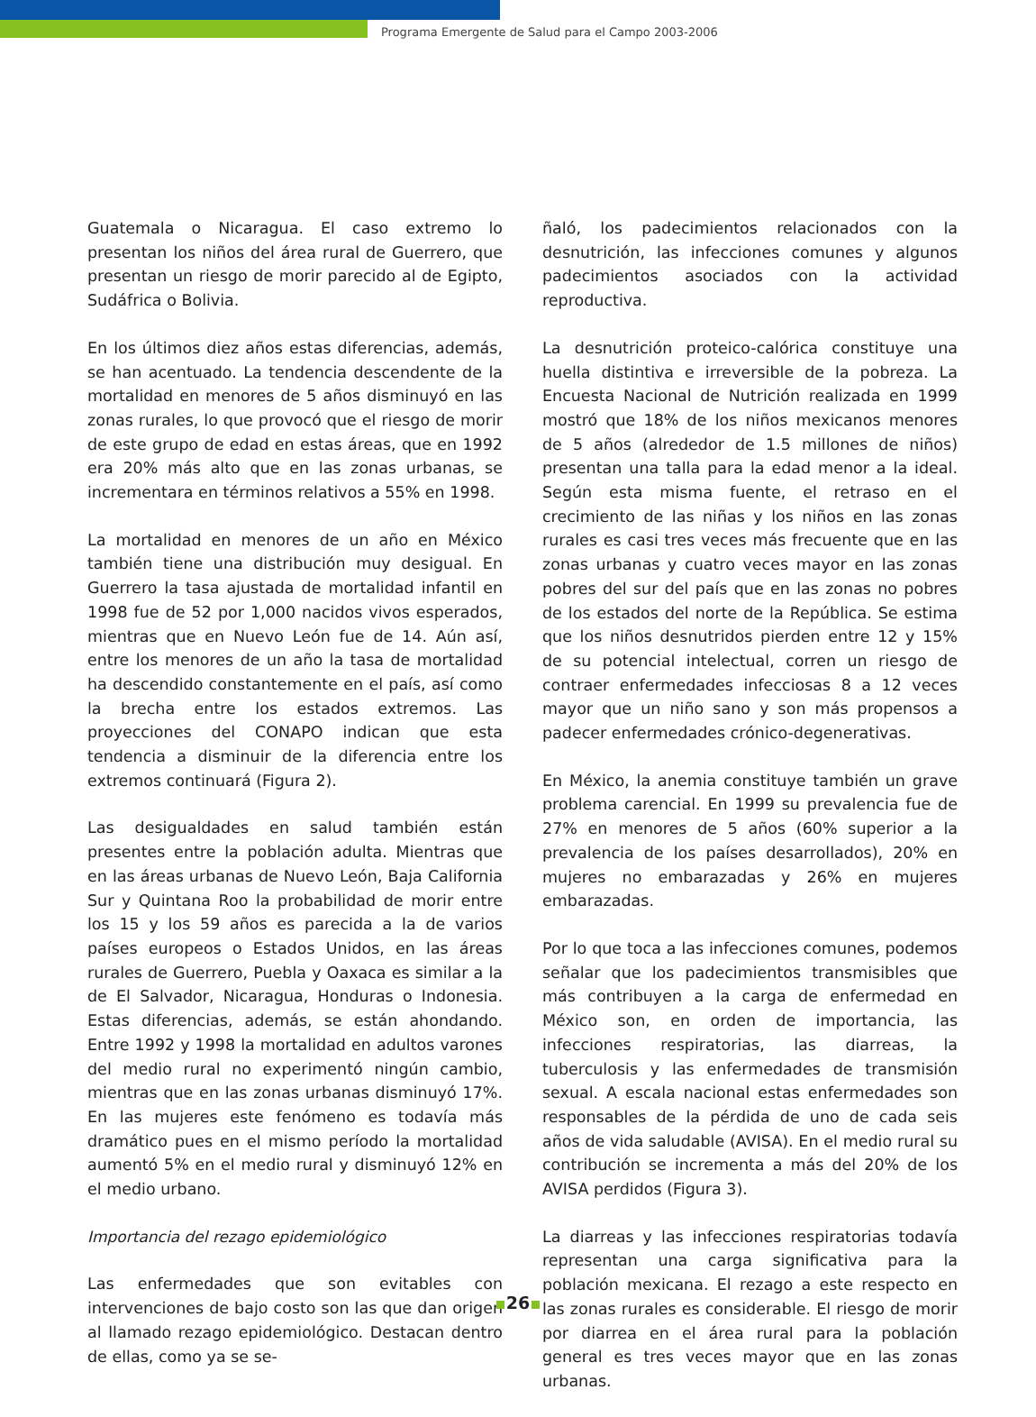Programa Emergente de Salud para el Campo 2003-2006
Guatemala o Nicaragua. El caso extremo lo presentan los niños del área rural de Guerrero, que presentan un riesgo de morir parecido al de Egipto, Sudáfrica o Bolivia.
En los últimos diez años estas diferencias, además, se han acentuado. La tendencia descendente de la mortalidad en menores de 5 años disminuyó en las zonas rurales, lo que provocó que el riesgo de morir de este grupo de edad en estas áreas, que en 1992 era 20% más alto que en las zonas urbanas, se incrementara en términos relativos a 55% en 1998.
La mortalidad en menores de un año en México también tiene una distribución muy desigual. En Guerrero la tasa ajustada de mortalidad infantil en 1998 fue de 52 por 1,000 nacidos vivos esperados, mientras que en Nuevo León fue de 14. Aún así, entre los menores de un año la tasa de mortalidad ha descendido constantemente en el país, así como la brecha entre los estados extremos. Las proyecciones del CONAPO indican que esta tendencia a disminuir de la diferencia entre los extremos continuará (Figura 2).
Las desigualdades en salud también están presentes entre la población adulta. Mientras que en las áreas urbanas de Nuevo León, Baja California Sur y Quintana Roo la probabilidad de morir entre los 15 y los 59 años es parecida a la de varios países europeos o Estados Unidos, en las áreas rurales de Guerrero, Puebla y Oaxaca es similar a la de El Salvador, Nicaragua, Honduras o Indonesia. Estas diferencias, además, se están ahondando. Entre 1992 y 1998 la mortalidad en adultos varones del medio rural no experimentó ningún cambio, mientras que en las zonas urbanas disminuyó 17%. En las mujeres este fenómeno es todavía más dramático pues en el mismo período la mortalidad aumentó 5% en el medio rural y disminuyó 12% en el medio urbano.
Importancia del rezago epidemiológico
Las enfermedades que son evitables con intervenciones de bajo costo son las que dan origen al llamado rezago epidemiológico. Destacan dentro de ellas, como ya se se-
ñaló, los padecimientos relacionados con la desnutrición, las infecciones comunes y algunos padecimientos asociados con la actividad reproductiva.
La desnutrición proteico-calórica constituye una huella distintiva e irreversible de la pobreza. La Encuesta Nacional de Nutrición realizada en 1999 mostró que 18% de los niños mexicanos menores de 5 años (alrededor de 1.5 millones de niños) presentan una talla para la edad menor a la ideal. Según esta misma fuente, el retraso en el crecimiento de las niñas y los niños en las zonas rurales es casi tres veces más frecuente que en las zonas urbanas y cuatro veces mayor en las zonas pobres del sur del país que en las zonas no pobres de los estados del norte de la República. Se estima que los niños desnutridos pierden entre 12 y 15% de su potencial intelectual, corren un riesgo de contraer enfermedades infecciosas 8 a 12 veces mayor que un niño sano y son más propensos a padecer enfermedades crónico-degenerativas.
En México, la anemia constituye también un grave problema carencial. En 1999 su prevalencia fue de 27% en menores de 5 años (60% superior a la prevalencia de los países desarrollados), 20% en mujeres no embarazadas y 26% en mujeres embarazadas.
Por lo que toca a las infecciones comunes, podemos señalar que los padecimientos transmisibles que más contribuyen a la carga de enfermedad en México son, en orden de importancia, las infecciones respiratorias, las diarreas, la tuberculosis y las enfermedades de transmisión sexual. A escala nacional estas enfermedades son responsables de la pérdida de uno de cada seis años de vida saludable (AVISA). En el medio rural su contribución se incrementa a más del 20% de los AVISA perdidos (Figura 3).
La diarreas y las infecciones respiratorias todavía representan una carga significativa para la población mexicana. El rezago a este respecto en las zonas rurales es considerable. El riesgo de morir por diarrea en el área rural para la población general es tres veces mayor que en las zonas urbanas.
26